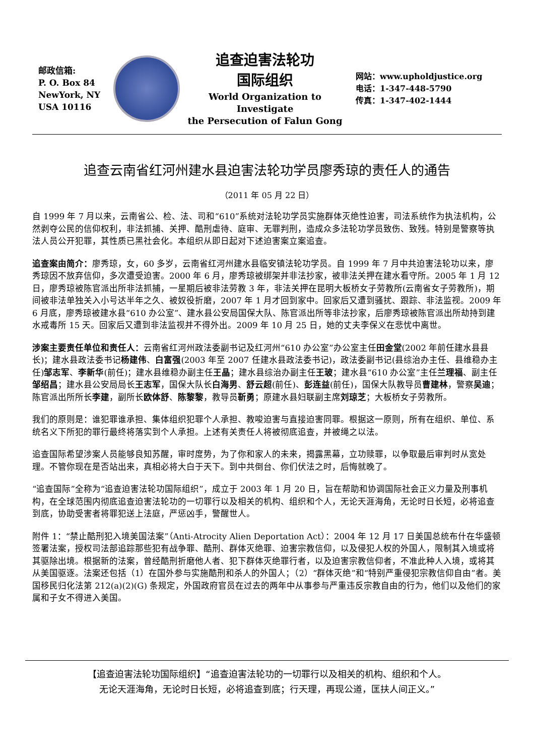邮政信箱:
P. O. Box 84
NewYork, NY
USA 10116
追查迫害法轮功
国际组织
World Organization to Investigate
the Persecution of Falun Gong
网站：www.upholdjustice.org
电话：1-347-448-5790
传真：1-347-402-1444
追查云南省红河州建水县迫害法轮功学员廖秀琼的责任人的通告
（2011 年 05 月 22 日）
自 1999 年 7 月以来，云南省公、检、法、司和“610”系统对法轮功学员实施群体灭绝性迫害，司法系统作为执法机构，公然剥夺公民的信仰权利，非法抓捕、关押、酷刑虐待、庭审、无罪判刑，造成众多法轮功学员致伤、致残。特别是警察等执法人员公开犯罪，其性质已黑社会化。本组织从即日起对下述迫害案立案追查。
追查案由简介：廖秀琼，女，60 多岁，云南省红河州建水县临安镇法轮功学员。自 1999 年 7 月中共迫害法轮功以来，廖秀琼因不放弃信仰，多次遭受迫害。2000 年 6 月，廖秀琼被绑架并非法抄家，被非法关押在建水看守所。2005 年 1 月 12 日，廖秀琼被陈官派出所非法抓捕，一星期后被非法劳教 3 年，非法关押在昆明大板桥女子劳教所(云南省女子劳教所)，期间被非法单独关入小号达半年之久、被奴役折磨，2007 年 1 月才回到家中。回家后又遭到骚扰、跟踪、非法监视。2009 年 6 月底，廖秀琼被建水县“610 办公室”、建水县公安局国保大队、陈官派出所等非法抄家，后廖秀琼被陈官派出所劫持到建水戒毒所 15 天。回家后又遭到非法监视并不得外出。2009 年 10 月 25 日，她的丈夫李保义在悲忧中离世。
涉案主要责任单位和责任人：云南省红河州政法委副书记及红河州“610 办公室”办公室主任田金堂(2002 年前任建水县县长)；建水县政法委书记杨建伟、白富强(2003 年至 2007 任建水县政法委书记)，政法委副书记(县综治办主任、县维稳办主任)邹志军、李新华(前任)；建水县维稳办副主任王晶；建水县综治办副主任王玻；建水县“610 办公室”主任兰理福、副主任邹绍昌；建水县公安局局长王志军，国保大队长白海男、舒云超(前任)、彭连益(前任)，国保大队教导员曹建林，警察吴迪；陈官派出所所长李建，副所长欧体舒、陈黎黎，教导员靳勇；原建水县妇联副主席刘琼芝；大板桥女子劳教所。
我们的原则是：谁犯罪谁承担、集体组织犯罪个人承担、教唆迫害与直接迫害同罪。根据这一原则，所有在组织、单位、系统名义下所犯的罪行最终将落实到个人承担。上述有关责任人将被彻底追查，并被绳之以法。
追查国际希望涉案人员能够良知苏醒，审时度势，为了你和家人的未来，揭露黑幕，立功赎罪，以争取最后审判时从宽处理。不管你现在是否站出来，真相必将大白于天下。到中共倒台、你们伏法之时，后悔就晚了。
“追查国际”全称为“追查迫害法轮功国际组织”，成立于 2003 年 1 月 20 日，旨在帮助和协调国际社会正义力量及刑事机构，在全球范围内彻底追查迫害法轮功的一切罪行以及相关的机构、组织和个人，无论天涯海角，无论时日长短，必将追查到底，协助受害者将罪犯送上法庭，严惩凶手，警醒世人。
附件 1：“禁止酷刑犯入境美国法案”（Anti-Atrocity Alien Deportation Act）：2004 年 12 月 17 日美国总统布什在华盛顿签署法案，授权司法部追踪那些犯有战争罪、酷刑、群体灭绝罪、迫害宗教信仰，以及侵犯人权的外国人，限制其入境或将其驱除出境。根据新的法案，曾经酷刑折磨他人者、犯下群体灭绝罪行者，以及迫害宗教信仰者，不准此种人入境，或将其从美国驱逐。法案还包括（1）在国外参与实施酷刑和杀人的外国人；（2）“群体灭绝”和“特别严重侵犯宗教信仰自由”者。美国移民归化法第 212(a)(2)(G) 条规定，外国政府官员在过去的两年中从事参与严重违反宗教自由的行为，他们以及他们的家属和子女不得进入美国。
【追查迫害法轮功国际组织】“追查迫害法轮功的一切罪行以及相关的机构、组织和个人。
无论天涯海角，无论时日长短，必将追查到底；行天理，再现公道，匡扶人间正义。”